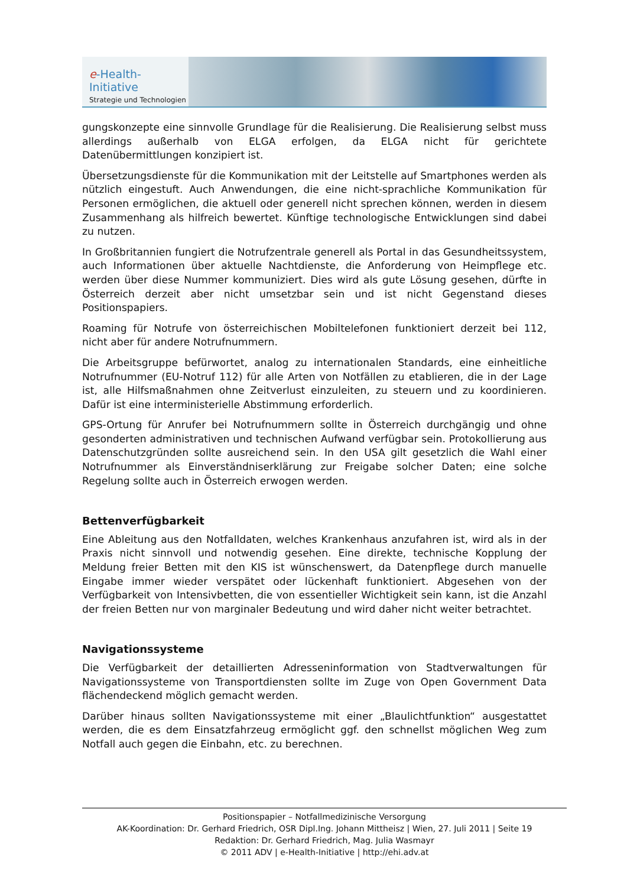e-Health-Initiative
Strategie und Technologien
gungskonzepte eine sinnvolle Grundlage für die Realisierung. Die Realisierung selbst muss allerdings außerhalb von ELGA erfolgen, da ELGA nicht für gerichtete Datenübermittlungen konzipiert ist.
Übersetzungsdienste für die Kommunikation mit der Leitstelle auf Smartphones werden als nützlich eingestuft. Auch Anwendungen, die eine nicht-sprachliche Kommunikation für Personen ermöglichen, die aktuell oder generell nicht sprechen können, werden in diesem Zusammenhang als hilfreich bewertet. Künftige technologische Entwicklungen sind dabei zu nutzen.
In Großbritannien fungiert die Notrufzentrale generell als Portal in das Gesundheitssystem, auch Informationen über aktuelle Nachtdienste, die Anforderung von Heimpflege etc. werden über diese Nummer kommuniziert. Dies wird als gute Lösung gesehen, dürfte in Österreich derzeit aber nicht umsetzbar sein und ist nicht Gegenstand dieses Positionspapiers.
Roaming für Notrufe von österreichischen Mobiltelefonen funktioniert derzeit bei 112, nicht aber für andere Notrufnummern.
Die Arbeitsgruppe befürwortet, analog zu internationalen Standards, eine einheitliche Notrufnummer (EU-Notruf 112) für alle Arten von Notfällen zu etablieren, die in der Lage ist, alle Hilfsmaßnahmen ohne Zeitverlust einzuleiten, zu steuern und zu koordinieren. Dafür ist eine interministerielle Abstimmung erforderlich.
GPS-Ortung für Anrufer bei Notrufnummern sollte in Österreich durchgängig und ohne gesonderten administrativen und technischen Aufwand verfügbar sein. Protokollierung aus Datenschutzgründen sollte ausreichend sein. In den USA gilt gesetzlich die Wahl einer Notrufnummer als Einverständniserklärung zur Freigabe solcher Daten; eine solche Regelung sollte auch in Österreich erwogen werden.
Bettenverfügbarkeit
Eine Ableitung aus den Notfalldaten, welches Krankenhaus anzufahren ist, wird als in der Praxis nicht sinnvoll und notwendig gesehen. Eine direkte, technische Kopplung der Meldung freier Betten mit den KIS ist wünschenswert, da Datenpflege durch manuelle Eingabe immer wieder verspätet oder lückenhaft funktioniert. Abgesehen von der Verfügbarkeit von Intensivbetten, die von essentieller Wichtigkeit sein kann, ist die Anzahl der freien Betten nur von marginaler Bedeutung und wird daher nicht weiter betrachtet.
Navigationssysteme
Die Verfügbarkeit der detaillierten Adresseninformation von Stadtverwaltungen für Navigationssysteme von Transportdiensten sollte im Zuge von Open Government Data flächendeckend möglich gemacht werden.
Darüber hinaus sollten Navigationssysteme mit einer „Blaulichtfunktion“ ausgestattet werden, die es dem Einsatzfahrzeug ermöglicht ggf. den schnellst möglichen Weg zum Notfall auch gegen die Einbahn, etc. zu berechnen.
Positionspapier – Notfallmedizinische Versorgung
AK-Koordination: Dr. Gerhard Friedrich, OSR Dipl.Ing. Johann Mittheisz | Wien, 27. Juli 2011 | Seite 19
Redaktion: Dr. Gerhard Friedrich, Mag. Julia Wasmayr
© 2011 ADV | e-Health-Initiative | http://ehi.adv.at